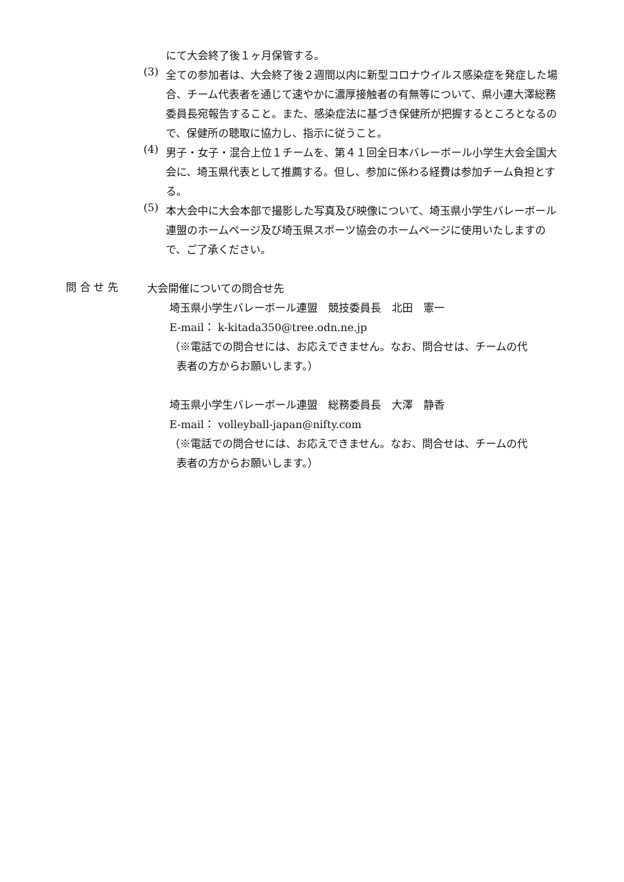にて大会終了後１ヶ月保管する。
(3)
全ての参加者は、大会終了後２週間以内に新型コロナウイルス感染症を発症した場合、チーム代表者を通じて速やかに濃厚接触者の有無等について、県小連大澤総務委員長宛報告すること。また、感染症法に基づき保健所が把握するところとなるので、保健所の聴取に協力し、指示に従うこと。
(4)
男子・女子・混合上位１チームを、第４１回全日本バレーボール小学生大会全国大会に、埼玉県代表として推薦する。但し、参加に係わる経費は参加チーム負担とする。
(5)
本大会中に大会本部で撮影した写真及び映像について、埼玉県小学生バレーボール連盟のホームページ及び埼玉県スポーツ協会のホームページに使用いたしますので、ご了承ください。
問 合 せ 先
大会開催についての問合せ先
埼玉県小学生バレーボール連盟　競技委員長　北田　憲一
E-mail： k-kitada350@tree.odn.ne.jp
（※電話での問合せには、お応えできません。なお、問合せは、チームの代
表者の方からお願いします。）
埼玉県小学生バレーボール連盟　総務委員長　大澤　静香
E-mail： volleyball-japan@nifty.com
（※電話での問合せには、お応えできません。なお、問合せは、チームの代
表者の方からお願いします。）